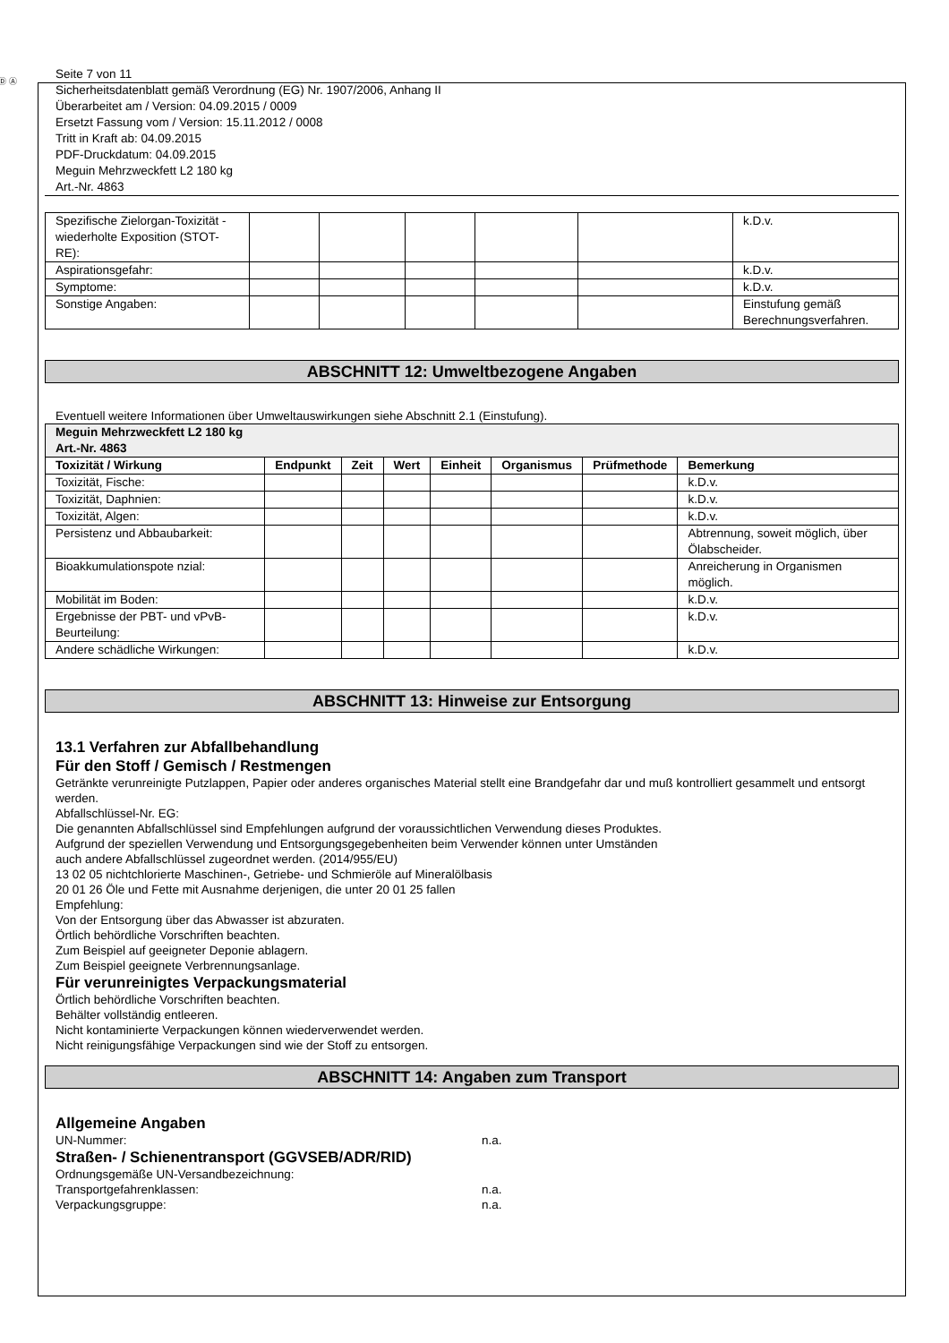Ⓓ Ⓐ
Seite 7 von 11
Sicherheitsdatenblatt gemäß Verordnung (EG) Nr. 1907/2006, Anhang II
Überarbeitet am / Version: 04.09.2015 / 0009
Ersetzt Fassung vom / Version: 15.11.2012 / 0008
Tritt in Kraft ab: 04.09.2015
PDF-Druckdatum: 04.09.2015
Meguin Mehrzweckfett L2 180 kg
Art.-Nr. 4863
| Spezifische Zielorgan-Toxizität - wiederholte Exposition (STOT-RE): | | | | | | k.D.v. |
| Aspirationsgefahr: | | | | | | k.D.v. |
| Symptome: | | | | | | k.D.v. |
| Sonstige Angaben: | | | | | | Einstufung gemäß Berechnungsverfahren. |
ABSCHNITT 12: Umweltbezogene Angaben
Eventuell weitere Informationen über Umweltauswirkungen siehe Abschnitt 2.1 (Einstufung).
| Meguin Mehrzweckfett L2 180 kg Art.-Nr. 4863 | | | | | | | |
| --- | --- | --- | --- | --- | --- | --- | --- |
| Toxizität / Wirkung | Endpunkt | Zeit | Wert | Einheit | Organismus | Prüfmethode | Bemerkung |
| Toxizität, Fische: | | | | | | | k.D.v. |
| Toxizität, Daphnien: | | | | | | | k.D.v. |
| Toxizität, Algen: | | | | | | | k.D.v. |
| Persistenz und Abbaubarkeit: | | | | | | | Abtrennung, soweit möglich, über Ölabscheider. |
| Bioakkumulationspote nzial: | | | | | | | Anreicherung in Organismen möglich. |
| Mobilität im Boden: | | | | | | | k.D.v. |
| Ergebnisse der PBT- und vPvB-Beurteilung: | | | | | | | k.D.v. |
| Andere schädliche Wirkungen: | | | | | | | k.D.v. |
ABSCHNITT 13: Hinweise zur Entsorgung
13.1 Verfahren zur Abfallbehandlung
Für den Stoff / Gemisch / Restmengen
Getränkte verunreinigte Putzlappen, Papier oder anderes organisches Material stellt eine Brandgefahr dar und muß kontrolliert gesammelt und entsorgt werden.
Abfallschlüssel-Nr. EG:
Die genannten Abfallschlüssel sind Empfehlungen aufgrund der voraussichtlichen Verwendung dieses Produktes.
Aufgrund der speziellen Verwendung und Entsorgungsgegebenheiten beim Verwender können unter Umständen
auch andere Abfallschlüssel zugeordnet werden. (2014/955/EU)
13 02 05 nichtchlorierte Maschinen-, Getriebe- und Schmieröle auf Mineralölbasis
20 01 26 Öle und Fette mit Ausnahme derjenigen, die unter 20 01 25 fallen
Empfehlung:
Von der Entsorgung über das Abwasser ist abzuraten.
Örtlich behördliche Vorschriften beachten.
Zum Beispiel auf geeigneter Deponie ablagern.
Zum Beispiel geeignete Verbrennungsanlage.
Für verunreinigtes Verpackungsmaterial
Örtlich behördliche Vorschriften beachten.
Behälter vollständig entleeren.
Nicht kontaminierte Verpackungen können wiederverwendet werden.
Nicht reinigungsfähige Verpackungen sind wie der Stoff zu entsorgen.
ABSCHNITT 14: Angaben zum Transport
Allgemeine Angaben
UN-Nummer: n.a.
Straßen- / Schienentransport (GGVSEB/ADR/RID)
Ordnungsgemäße UN-Versandbezeichnung:
Transportgefahrenklassen: n.a.
Verpackungsgruppe: n.a.